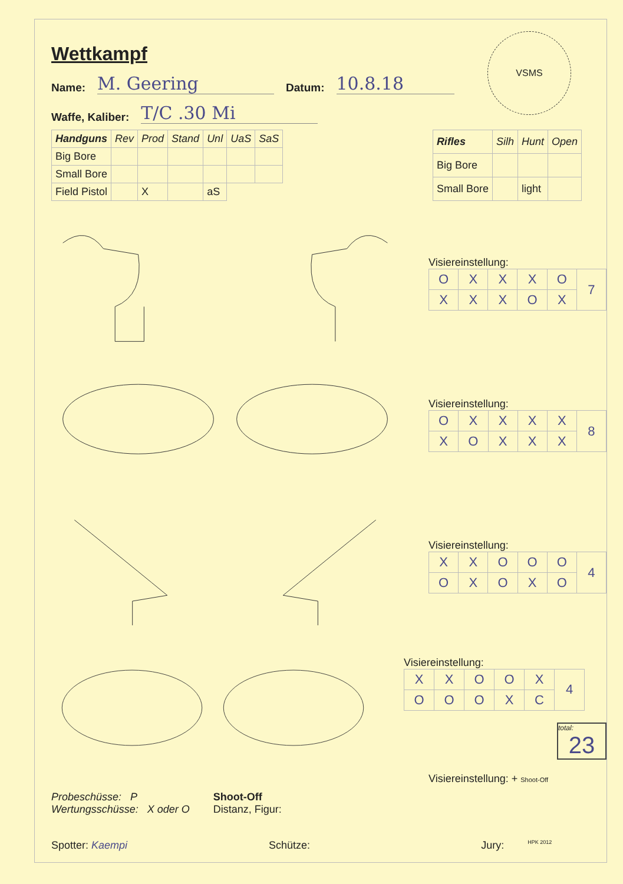VSMS
Wettkampf
Name: M. Geering Datum: 10.8.18
Waffe, Kaliber: T/C .30 Mi
| Handguns | Rev | Prod | Stand | Unl | UaS | SaS |
| --- | --- | --- | --- | --- | --- | --- |
| Big Bore | | | | | | |
| Small Bore | | | | | | |
| Field Pistol | | X | | aS | | |
| Rifles | Silh | Hunt | Open |
| --- | --- | --- | --- |
| Big Bore | | | |
| Small Bore | | light | |
Visiereinstellung:
| O | X | X | X | O | 7 |
| X | X | X | O | X | |
Visiereinstellung:
| O | X | X | X | X | 8 |
| X | O | X | X | X | |
Visiereinstellung:
| X | X | O | O | O | 4 |
| O | X | O | X | O | |
Visiereinstellung:
| X | X | O | O | X | 4 |
| O | O | O | X | C | |
total:
23
Visiereinstellung: + Shoot-Off
Probeschüsse: P
Wertungsschüsse: X oder O
Shoot-Off
Distanz, Figur:
Spotter: Kaempi Schütze: Jury: HPK 2012